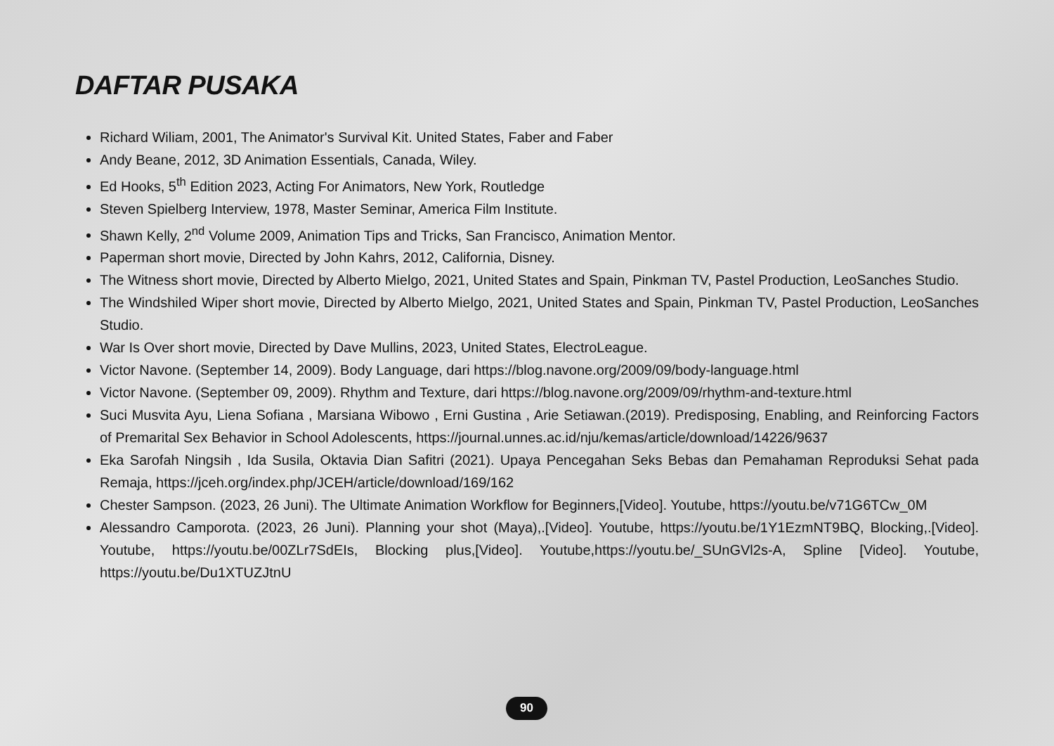DAFTAR PUSAKA
Richard Wiliam, 2001, The Animator's Survival Kit. United States, Faber and Faber
Andy Beane, 2012, 3D Animation Essentials, Canada, Wiley.
Ed Hooks, 5<sup>th</sup> Edition 2023, Acting For Animators, New York, Routledge
Steven Spielberg Interview, 1978, Master Seminar, America Film Institute.
Shawn Kelly, 2<sup>nd</sup> Volume 2009, Animation Tips and Tricks, San Francisco, Animation Mentor.
Paperman short movie, Directed by John Kahrs, 2012, California, Disney.
The Witness short movie, Directed by Alberto Mielgo, 2021, United States and Spain, Pinkman TV, Pastel Production, LeoSanches Studio.
The Windshiled Wiper short movie, Directed by Alberto Mielgo, 2021, United States and Spain, Pinkman TV, Pastel Production, LeoSanches Studio.
War Is Over short movie, Directed by Dave Mullins, 2023, United States, ElectroLeague.
Victor Navone. (September 14, 2009). Body Language, dari https://blog.navone.org/2009/09/body-language.html
Victor Navone. (September 09, 2009). Rhythm and Texture, dari https://blog.navone.org/2009/09/rhythm-and-texture.html
Suci Musvita Ayu, Liena Sofiana , Marsiana Wibowo , Erni Gustina , Arie Setiawan.(2019). Predisposing, Enabling, and Reinforcing Factors of Premarital Sex Behavior in School Adolescents, https://journal.unnes.ac.id/nju/kemas/article/download/14226/9637
Eka Sarofah Ningsih , Ida Susila, Oktavia Dian Safitri (2021). Upaya Pencegahan Seks Bebas dan Pemahaman Reproduksi Sehat pada Remaja, https://jceh.org/index.php/JCEH/article/download/169/162
Chester Sampson. (2023, 26 Juni). The Ultimate Animation Workflow for Beginners,[Video]. Youtube, https://youtu.be/v71G6TCw_0M
Alessandro Camporota. (2023, 26 Juni). Planning your shot (Maya),.[Video]. Youtube, https://youtu.be/1Y1EzmNT9BQ, Blocking,.[Video]. Youtube, https://youtu.be/00ZLr7SdEIs, Blocking plus,[Video]. Youtube,https://youtu.be/_SUnGVl2s-A, Spline [Video]. Youtube, https://youtu.be/Du1XTUZJtnU
90